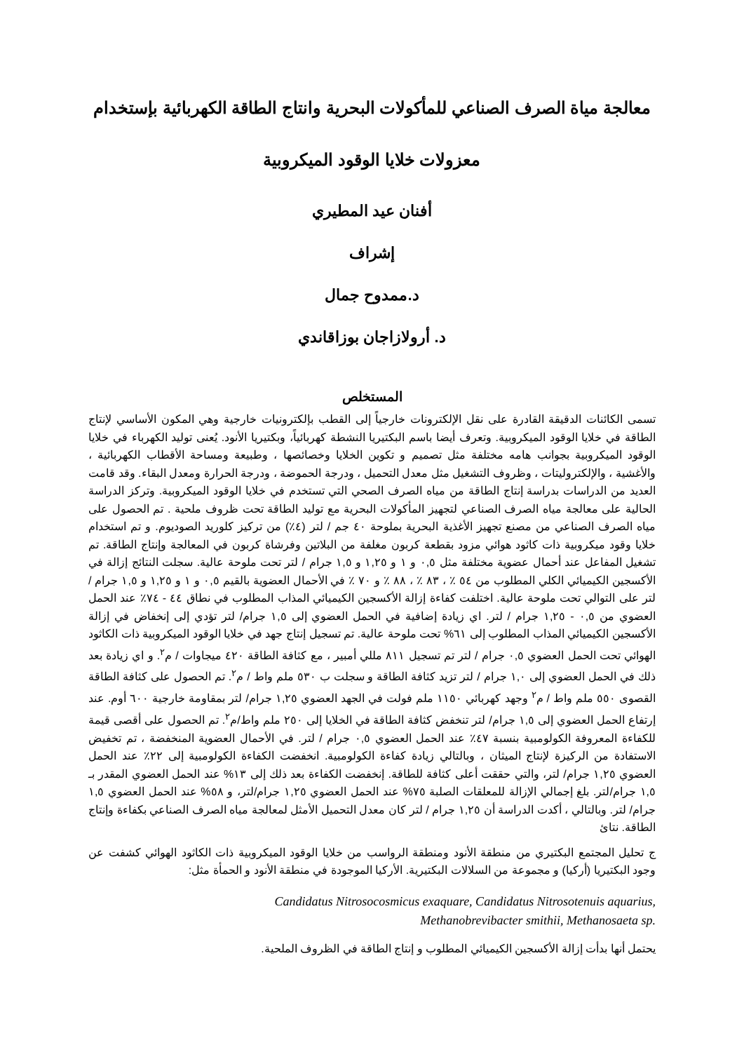معالجة مياة الصرف الصناعي للمأكولات البحرية وانتاج الطاقة الكهربائية بإستخدام
معزولات خلايا الوقود الميكروبية
أفنان عيد المطيري
إشراف
د.ممدوح جمال
د. أرولازاجان بوزاقاندي
المستخلص
تسمى الكائنات الدقيقة القادرة على نقل الإلكترونات خارجياً إلى القطب بإلكترونيات خارجية وهي المكون الأساسي لإنتاج الطاقة في خلايا الوقود الميكروبية. وتعرف أيضا باسم البكتيريا النشطة كهربائياً، وبكتيريا الأنود. يُعنى توليد الكهرباء في خلايا الوقود الميكروبية بجوانب هامه مختلفة مثل تصميم و تكوين الخلايا وخصائصها ، وطبيعة ومساحة الأقطاب الكهربائية ، والأغشية ، والإلكتروليتات ، وظروف التشغيل مثل معدل التحميل ، ودرجة الحموضة ، ودرجة الحرارة ومعدل البقاء. وقد قامت العديد من الدراسات بدراسة إنتاج الطاقة من مياه الصرف الصحي التي تستخدم في خلايا الوقود الميكروبية. وتركز الدراسة الحالية على معالجة مياه الصرف الصناعي لتجهيز المأكولات البحرية مع توليد الطاقة تحت ظروف ملحية . تم الحصول على مياه الصرف الصناعي من مصنع تجهيز الأغذية البحرية بملوحة ٤٠ جم / لتر (٤٪) من تركيز كلوريد الصوديوم. و تم استخدام خلايا وقود ميكروبية ذات كاثود هوائي مزود بقطعة كربون مغلفة من البلاتين وفرشاة كربون في المعالجة وإنتاج الطاقة. تم تشغيل المفاعل عند أحمال عضوية مختلفة مثل ٠,٥ و ١ و ١,٢٥ و ١,٥ جرام / لتر تحت ملوحة عالية. سجلت النتائج إزالة في الأكسجين الكيميائي الكلي المطلوب من ٥٤ ٪ ، ٨٣ ٪ ، ٨٨ ٪ و ٧٠ ٪ في الأحمال العضوية بالقيم ٠,٥ و ١ و ١,٢٥ و ١,٥ جرام / لتر على التوالي تحت ملوحة عالية. اختلفت كفاءة إزالة الأكسجين الكيميائي المذاب المطلوب في نطاق ٤٤ - ٧٤٪ عند الحمل العضوي من ٠,٥ - ١,٢٥ جرام / لتر. اي زيادة إضافية في الحمل العضوي إلى ١,٥ جرام/ لتر تؤدي إلى إنخفاض في إزالة الأكسجين الكيميائي المذاب المطلوب إلى ٦١% تحت ملوحة عالية. تم تسجيل إنتاج جهد في خلايا الوقود الميكروبية ذات الكاثود الهوائي تحت الحمل العضوي ٠,٥ جرام / لتر تم تسجيل ٨١١ مللي أمبير ، مع كثافة الطاقة ٤٢٠ ميجاوات / م<sup>٢</sup>. و اي زيادة بعد ذلك في الحمل العضوي إلى ١,٠ جرام / لتر تزيد كثافة الطاقة و سجلت ب ٥٣٠ ملم واط / م<sup>٢</sup>. تم الحصول على كثافة الطاقة القصوى ٥٥٠ ملم واط / م<sup>٢</sup> وجهد كهربائي ١١٥٠ ملم فولت في الجهد العضوي ١,٢٥ جرام/ لتر بمقاومة خارجية ٦٠٠ أوم. عند إرتفاع الحمل العضوي إلى ١,٥ جرام/ لتر تنخفض كثافة الطاقة في الخلايا إلى ٢٥٠ ملم واط/م<sup>٢</sup>. تم الحصول على أقصى قيمة للكفاءة المعروفة الكولومبية بنسبة ٤٧٪ عند الحمل العضوي ٠,٥ جرام / لتر. في الأحمال العضوية المنخفضة ، تم تخفيض الاستفادة من الركيزة لإنتاج الميثان ، وبالتالي زيادة كفاءة الكولومبية. انخفضت الكفاءة الكولومبية إلى ٢٢٪ عند الحمل العضوي ١,٢٥ جرام/ لتر، والتي حققت أعلى كثافة للطاقة. إنخفضت الكفاءة بعد ذلك إلى ١٣% عند الحمل العضوي المقدر بـ ١,٥ جرام/لتر. بلغ إجمالي الإزالة للمعلقات الصلبة ٧٥% عند الحمل العضوي ١,٢٥ جرام/لتر، و ٥٨% عند الحمل العضوي ١,٥ جرام/ لتر. وبالتالي ، أكدت الدراسة أن ١,٢٥ جرام / لتر كان معدل التحميل الأمثل لمعالجة مياه الصرف الصناعي بكفاءة وإنتاج الطاقة. نتائ
ج تحليل المجتمع البكتيري من منطقة الأنود ومنطقة الرواسب من خلايا الوقود الميكروبية ذات الكاثود الهوائي كشفت عن وجود البكتيريا (أركيا) و مجموعة من السلالات البكتيرية. الأركيا الموجودة في منطقة الأنود و الحمأة مثل:
Candidatus Nitrosocosmicus exaquare, Candidatus Nitrosotenuis aquarius,
Methanobrevibacter smithii, Methanosaeta sp.
يحتمل أنها بدأت إزالة الأكسجين الكيميائي المطلوب و إنتاج الطاقة في الظروف الملحية.